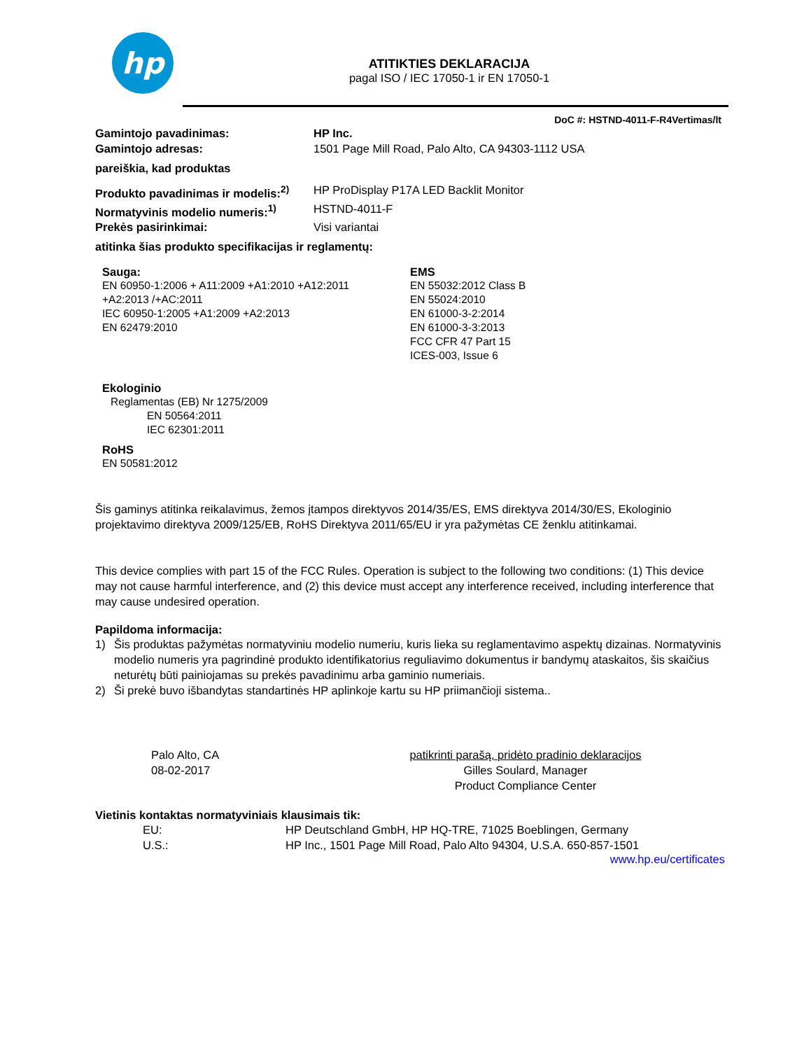hp
ATITIKTIES DEKLARACIJA
pagal ISO / IEC 17050-1 ir EN 17050-1
DoC #: HSTND-4011-F-R4Vertimas/lt
Gamintojo pavadinimas: HP Inc.
Gamintojo adresas: 1501 Page Mill Road, Palo Alto, CA 94303-1112 USA
pareiškia, kad produktas
Produkto pavadinimas ir modelis:<sup>2)</sup> HP ProDisplay P17A LED Backlit Monitor
Normatyvinis modelio numeris:<sup>1)</sup> HSTND-4011-F
Prekės pasirinkimai: Visi variantai
atitinka šias produkto specifikacijas ir reglamentų:
Sauga:
EN 60950-1:2006 + A11:2009 +A1:2010 +A12:2011
+A2:2013 /+AC:2011
IEC 60950-1:2005 +A1:2009 +A2:2013
EN 62479:2010
EMS
EN 55032:2012 Class B
EN 55024:2010
EN 61000-3-2:2014
EN 61000-3-3:2013
FCC CFR 47 Part 15
ICES-003, Issue 6
Ekologinio
Reglamentas (EB) Nr 1275/2009
EN 50564:2011
IEC 62301:2011
RoHS
EN 50581:2012
Šis gaminys atitinka reikalavimus, žemos įtampos direktyvos 2014/35/ES, EMS direktyva 2014/30/ES, Ekologinio projektavimo direktyva 2009/125/EB, RoHS Direktyva 2011/65/EU ir yra pažymėtas CE ženklu atitinkamai.
This device complies with part 15 of the FCC Rules. Operation is subject to the following two conditions: (1) This device may not cause harmful interference, and (2) this device must accept any interference received, including interference that may cause undesired operation.
Papildoma informacija:
1) Šis produktas pažymėtas normatyviniu modelio numeriu, kuris lieka su reglamentavimo aspektų dizainas. Normatyvinis modelio numeris yra pagrindinė produkto identifikatorius reguliavimo dokumentus ir bandymų ataskaitos, šis skaičius neturėtų būti painiojamas su prekės pavadinimu arba gaminio numeriais.
2) Ši prekė buvo išbandytas standartinės HP aplinkoje kartu su HP priimančioji sistema..
Palo Alto, CA
08-02-2017
patikrinti parašą, pridėto pradinio deklaracijos
Gilles Soulard, Manager
Product Compliance Center
Vietinis kontaktas normatyviniais klausimais tik:
EU: HP Deutschland GmbH, HP HQ-TRE, 71025 Boeblingen, Germany
U.S.: HP Inc., 1501 Page Mill Road, Palo Alto 94304, U.S.A. 650-857-1501
www.hp.eu/certificates